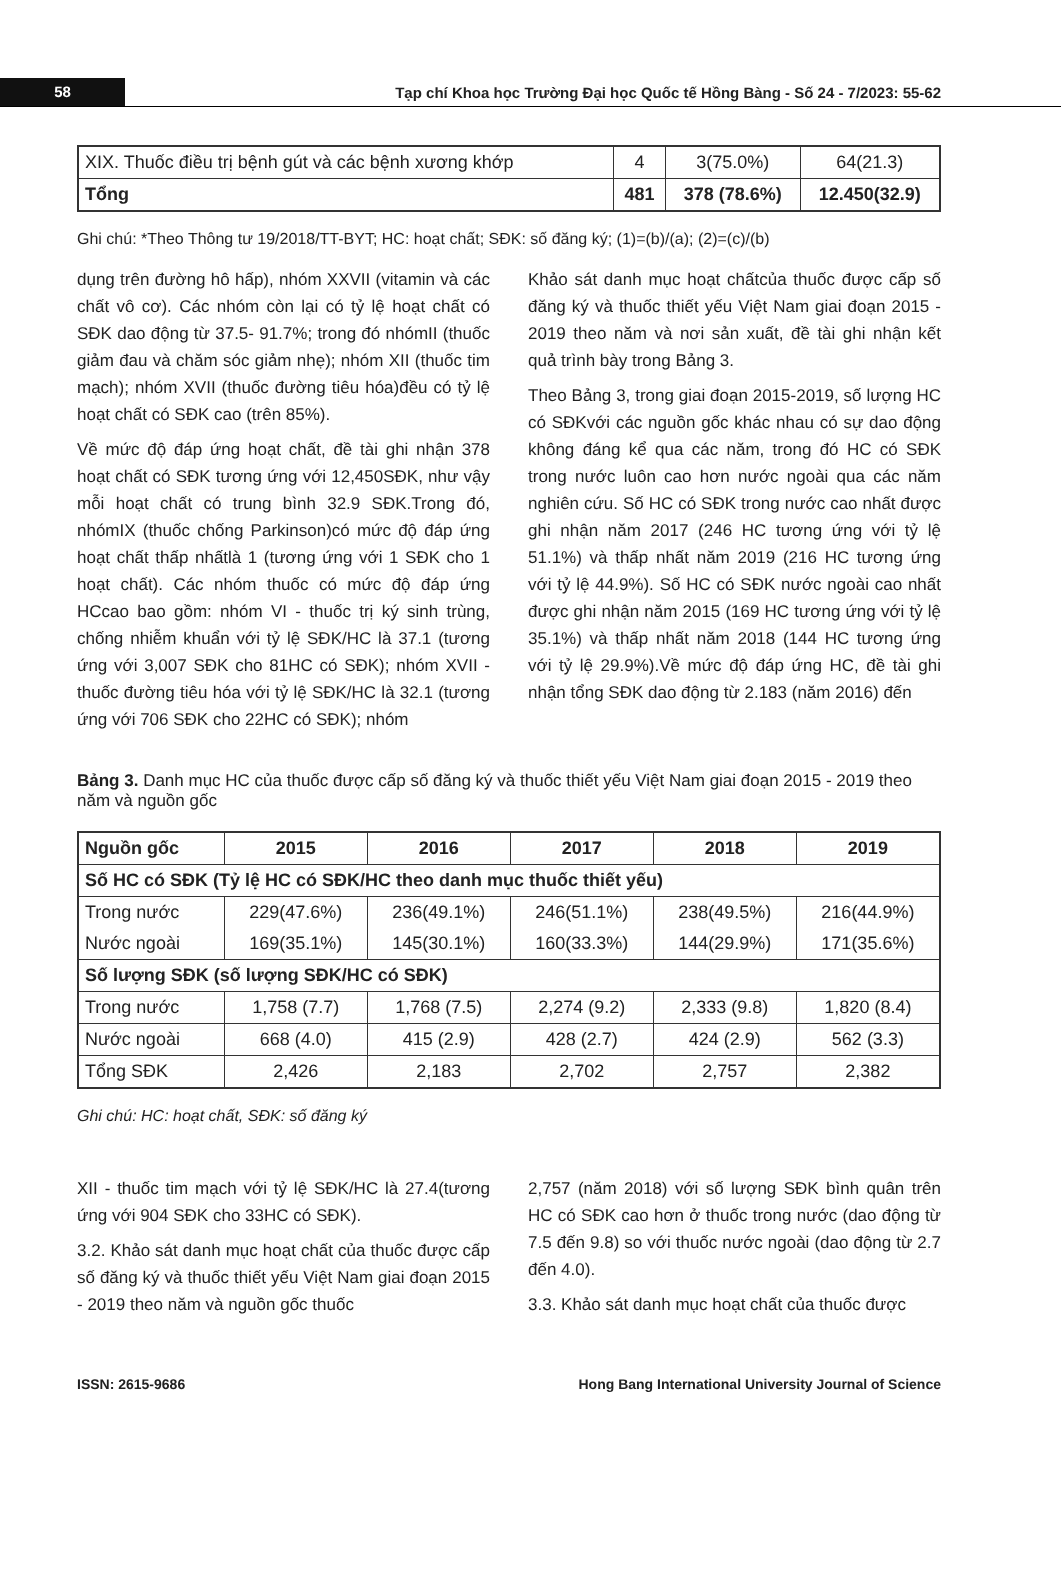58
Tạp chí Khoa học Trường Đại học Quốc tế Hồng Bàng - Số 24 - 7/2023: 55-62
| XIX. Thuốc điều trị bệnh gút và các bệnh xương khớp | 4 | 3(75.0%) | 64(21.3) |
| Tổng | 481 | 378 (78.6%) | 12.450(32.9) |
Ghi chú: *Theo Thông tư 19/2018/TT-BYT; HC: hoạt chất; SĐK: số đăng ký; (1)=(b)/(a); (2)=(c)/(b)
dụng trên đường hô hấp), nhóm XXVII (vitamin và các chất vô cơ). Các nhóm còn lại có tỷ lệ hoạt chất có SĐK dao động từ 37.5- 91.7%; trong đó nhómII (thuốc giảm đau và chăm sóc giảm nhẹ); nhóm XII (thuốc tim mạch); nhóm XVII (thuốc đường tiêu hóa)đều có tỷ lệ hoạt chất có SĐK cao (trên 85%).
Về mức độ đáp ứng hoạt chất, đề tài ghi nhận 378 hoạt chất có SĐK tương ứng với 12,450SĐK, như vậy mỗi hoạt chất có trung bình 32.9 SĐK.Trong đó, nhómIX (thuốc chống Parkinson)có mức độ đáp ứng hoạt chất thấp nhấtlà 1 (tương ứng với 1 SĐK cho 1 hoạt chất). Các nhóm thuốc có mức độ đáp ứng HCcao bao gồm: nhóm VI - thuốc trị ký sinh trùng, chống nhiễm khuẩn với tỷ lệ SĐK/HC là 37.1 (tương ứng với 3,007 SĐK cho 81HC có SĐK); nhóm XVII - thuốc đường tiêu hóa với tỷ lệ SĐK/HC là 32.1 (tương ứng với 706 SĐK cho 22HC có SĐK); nhóm
Khảo sát danh mục hoạt chấtcủa thuốc được cấp số đăng ký và thuốc thiết yếu Việt Nam giai đoạn 2015 - 2019 theo năm và nơi sản xuất, đề tài ghi nhận kết quả trình bày trong Bảng 3.
Theo Bảng 3, trong giai đoạn 2015-2019, số lượng HC có SĐKvới các nguồn gốc khác nhau có sự dao động không đáng kể qua các năm, trong đó HC có SĐK trong nước luôn cao hơn nước ngoài qua các năm nghiên cứu. Số HC có SĐK trong nước cao nhất được ghi nhận năm 2017 (246 HC tương ứng với tỷ lệ 51.1%) và thấp nhất năm 2019 (216 HC tương ứng với tỷ lệ 44.9%). Số HC có SĐK nước ngoài cao nhất được ghi nhận năm 2015 (169 HC tương ứng với tỷ lệ 35.1%) và thấp nhất năm 2018 (144 HC tương ứng với tỷ lệ 29.9%).Về mức độ đáp ứng HC, đề tài ghi nhận tổng SĐK dao động từ 2.183 (năm 2016) đến
Bảng 3. Danh mục HC của thuốc được cấp số đăng ký và thuốc thiết yếu Việt Nam giai đoạn 2015 - 2019 theo năm và nguồn gốc
| Nguồn gốc | 2015 | 2016 | 2017 | 2018 | 2019 |
| --- | --- | --- | --- | --- | --- |
| Số HC có SĐK (Tỷ lệ HC có SĐK/HC theo danh mục thuốc thiết yếu) | | | | | |
| Trong nước | 229(47.6%) | 236(49.1%) | 246(51.1%) | 238(49.5%) | 216(44.9%) |
| Nước ngoài | 169(35.1%) | 145(30.1%) | 160(33.3%) | 144(29.9%) | 171(35.6%) |
| Số lượng SĐK (số lượng SĐK/HC có SĐK) | | | | | |
| Trong nước | 1,758 (7.7) | 1,768 (7.5) | 2,274 (9.2) | 2,333 (9.8) | 1,820 (8.4) |
| Nước ngoài | 668 (4.0) | 415 (2.9) | 428 (2.7) | 424 (2.9) | 562 (3.3) |
| Tổng SĐK | 2,426 | 2,183 | 2,702 | 2,757 | 2,382 |
Ghi chú: HC: hoạt chất, SĐK: số đăng ký
XII - thuốc tim mạch với tỷ lệ SĐK/HC là 27.4(tương ứng với 904 SĐK cho 33HC có SĐK).
3.2. Khảo sát danh mục hoạt chất của thuốc được cấp số đăng ký và thuốc thiết yếu Việt Nam giai đoạn 2015 - 2019 theo năm và nguồn gốc thuốc
2,757 (năm 2018) với số lượng SĐK bình quân trên HC có SĐK cao hơn ở thuốc trong nước (dao động từ 7.5 đến 9.8) so với thuốc nước ngoài (dao động từ 2.7 đến 4.0).
3.3. Khảo sát danh mục hoạt chất của thuốc được
ISSN: 2615-9686 Hong Bang International University Journal of Science